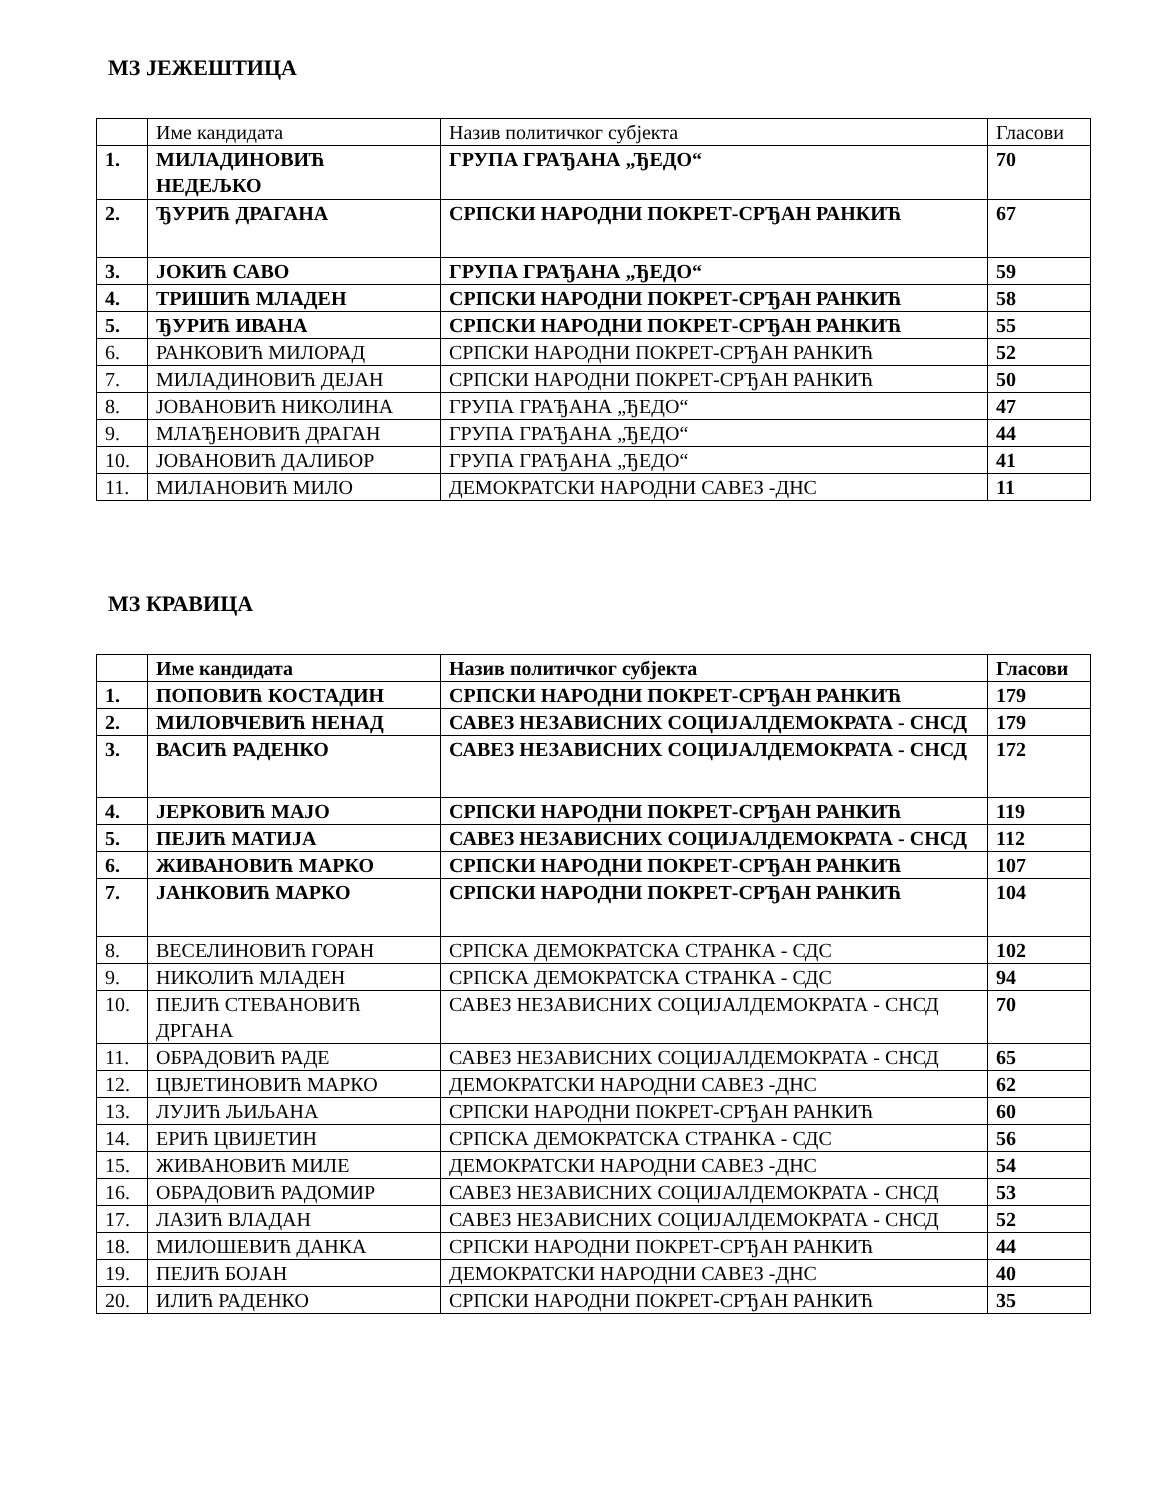МЗ ЈЕЖЕШТИЦА
| | Име кандидата | Назив политичког субјекта | Гласови |
| --- | --- | --- | --- |
| 1. | МИЛАДИНОВИЋ НЕДЕЉКО | ГРУПА ГРАЂАНА „ЂЕДО“ | 70 |
| 2. | ЂУРИЋ ДРАГАНА | СРПСКИ НАРОДНИ ПОКРЕТ-СРЂАН РАНКИЋ | 67 |
| 3. | ЈОКИЋ САВО | ГРУПА ГРАЂАНА „ЂЕДО“ | 59 |
| 4. | ТРИШИЋ МЛАДЕН | СРПСКИ НАРОДНИ ПОКРЕТ-СРЂАН РАНКИЋ | 58 |
| 5. | ЂУРИЋ ИВАНА | СРПСКИ НАРОДНИ ПОКРЕТ-СРЂАН РАНКИЋ | 55 |
| 6. | РАНКОВИЋ МИЛОРАД | СРПСКИ НАРОДНИ ПОКРЕТ-СРЂАН РАНКИЋ | 52 |
| 7. | МИЛАДИНОВИЋ ДЕЈАН | СРПСКИ НАРОДНИ ПОКРЕТ-СРЂАН РАНКИЋ | 50 |
| 8. | ЈОВАНОВИЋ НИКОЛИНА | ГРУПА ГРАЂАНА „ЂЕДО“ | 47 |
| 9. | МЛАЂЕНОВИЋ ДРАГАН | ГРУПА ГРАЂАНА „ЂЕДО“ | 44 |
| 10. | ЈОВАНОВИЋ ДАЛИБОР | ГРУПА ГРАЂАНА „ЂЕДО“ | 41 |
| 11. | МИЛАНОВИЋ МИЛО | ДЕМОКРАТСКИ НАРОДНИ САВЕЗ -ДНС | 11 |
МЗ КРАВИЦА
| | Име кандидата | Назив политичког субјекта | Гласови |
| --- | --- | --- | --- |
| 1. | ПОПОВИЋ КОСТАДИН | СРПСКИ НАРОДНИ ПОКРЕТ-СРЂАН РАНКИЋ | 179 |
| 2. | МИЛОВЧЕВИЋ НЕНАД | САВЕЗ НЕЗАВИСНИХ СОЦИЈАЛДЕМОКРАТА - СНСД | 179 |
| 3. | ВАСИЋ РАДЕНКО | САВЕЗ НЕЗАВИСНИХ СОЦИЈАЛДЕМОКРАТА - СНСД | 172 |
| 4. | ЈЕРКОВИЋ МАЈО | СРПСКИ НАРОДНИ ПОКРЕТ-СРЂАН РАНКИЋ | 119 |
| 5. | ПЕЈИЋ МАТИЈА | САВЕЗ НЕЗАВИСНИХ СОЦИЈАЛДЕМОКРАТА - СНСД | 112 |
| 6. | ЖИВАНОВИЋ МАРКО | СРПСКИ НАРОДНИ ПОКРЕТ-СРЂАН РАНКИЋ | 107 |
| 7. | ЈАНКОВИЋ МАРКО | СРПСКИ НАРОДНИ ПОКРЕТ-СРЂАН РАНКИЋ | 104 |
| 8. | ВЕСЕЛИНОВИЋ ГОРАН | СРПСКА ДЕМОКРАТСКА СТРАНКА - СДС | 102 |
| 9. | НИКОЛИЋ МЛАДЕН | СРПСКА ДЕМОКРАТСКА СТРАНКА - СДС | 94 |
| 10. | ПЕЈИЋ СТЕВАНОВИЋ ДРГАНА | САВЕЗ НЕЗАВИСНИХ СОЦИЈАЛДЕМОКРАТА - СНСД | 70 |
| 11. | ОБРАДОВИЋ РАДЕ | САВЕЗ НЕЗАВИСНИХ СОЦИЈАЛДЕМОКРАТА - СНСД | 65 |
| 12. | ЦВЈЕТИНОВИЋ МАРКО | ДЕМОКРАТСКИ НАРОДНИ САВЕЗ -ДНС | 62 |
| 13. | ЛУЈИЋ ЉИЉАНА | СРПСКИ НАРОДНИ ПОКРЕТ-СРЂАН РАНКИЋ | 60 |
| 14. | ЕРИЋ ЦВИЈЕТИН | СРПСКА ДЕМОКРАТСКА СТРАНКА - СДС | 56 |
| 15. | ЖИВАНОВИЋ МИЛЕ | ДЕМОКРАТСКИ НАРОДНИ САВЕЗ -ДНС | 54 |
| 16. | ОБРАДОВИЋ РАДОМИР | САВЕЗ НЕЗАВИСНИХ СОЦИЈАЛДЕМОКРАТА - СНСД | 53 |
| 17. | ЛАЗИЋ ВЛАДАН | САВЕЗ НЕЗАВИСНИХ СОЦИЈАЛДЕМОКРАТА - СНСД | 52 |
| 18. | МИЛОШЕВИЋ ДАНКА | СРПСКИ НАРОДНИ ПОКРЕТ-СРЂАН РАНКИЋ | 44 |
| 19. | ПЕЈИЋ БОЈАН | ДЕМОКРАТСКИ НАРОДНИ САВЕЗ -ДНС | 40 |
| 20. | ИЛИЋ РАДЕНКО | СРПСКИ НАРОДНИ ПОКРЕТ-СРЂАН РАНКИЋ | 35 |